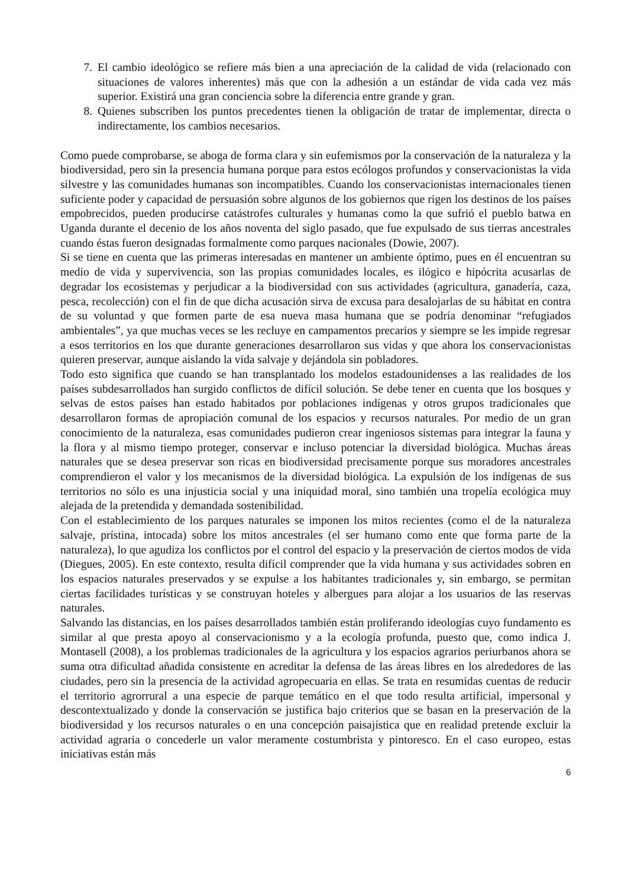7. El cambio ideológico se refiere más bien a una apreciación de la calidad de vida (relacionado con situaciones de valores inherentes) más que con la adhesión a un estándar de vida cada vez más superior. Existirá una gran conciencia sobre la diferencia entre grande y gran.
8. Quienes subscriben los puntos precedentes tienen la obligación de tratar de implementar, directa o indirectamente, los cambios necesarios.
Como puede comprobarse, se aboga de forma clara y sin eufemismos por la conservación de la naturaleza y la biodiversidad, pero sin la presencia humana porque para estos ecólogos profundos y conservacionistas la vida silvestre y las comunidades humanas son incompatibles. Cuando los conservacionistas internacionales tienen suficiente poder y capacidad de persuasión sobre algunos de los gobiernos que rigen los destinos de los países empobrecidos, pueden producirse catástrofes culturales y humanas como la que sufrió el pueblo batwa en Uganda durante el decenio de los años noventa del siglo pasado, que fue expulsado de sus tierras ancestrales cuando éstas fueron designadas formalmente como parques nacionales (Dowie, 2007).
Si se tiene en cuenta que las primeras interesadas en mantener un ambiente óptimo, pues en él encuentran su medio de vida y supervivencia, son las propias comunidades locales, es ilógico e hipócrita acusarlas de degradar los ecosistemas y perjudicar a la biodiversidad con sus actividades (agricultura, ganadería, caza, pesca, recolección) con el fin de que dicha acusación sirva de excusa para desalojarlas de su hábitat en contra de su voluntad y que formen parte de esa nueva masa humana que se podría denominar “refugiados ambientales”, ya que muchas veces se les recluye en campamentos precarios y siempre se les impide regresar a esos territorios en los que durante generaciones desarrollaron sus vidas y que ahora los conservacionistas quieren preservar, aunque aislando la vida salvaje y dejándola sin pobladores.
Todo esto significa que cuando se han transplantado los modelos estadounidenses a las realidades de los países subdesarrollados han surgido conflictos de difícil solución. Se debe tener en cuenta que los bosques y selvas de estos países han estado habitados por poblaciones indígenas y otros grupos tradicionales que desarrollaron formas de apropiación comunal de los espacios y recursos naturales. Por medio de un gran conocimiento de la naturaleza, esas comunidades pudieron crear ingeniosos sistemas para integrar la fauna y la flora y al mismo tiempo proteger, conservar e incluso potenciar la diversidad biológica. Muchas áreas naturales que se desea preservar son ricas en biodiversidad precisamente porque sus moradores ancestrales comprendieron el valor y los mecanismos de la diversidad biológica. La expulsión de los indígenas de sus territorios no sólo es una injusticia social y una iniquidad moral, sino también una tropelía ecológica muy alejada de la pretendida y demandada sostenibilidad.
Con el establecimiento de los parques naturales se imponen los mitos recientes (como el de la naturaleza salvaje, prístina, intocada) sobre los mitos ancestrales (el ser humano como ente que forma parte de la naturaleza), lo que agudiza los conflictos por el control del espacio y la preservación de ciertos modos de vida (Diegues, 2005). En este contexto, resulta difícil comprender que la vida humana y sus actividades sobren en los espacios naturales preservados y se expulse a los habitantes tradicionales y, sin embargo, se permitan ciertas facilidades turísticas y se construyan hoteles y albergues para alojar a los usuarios de las reservas naturales.
Salvando las distancias, en los países desarrollados también están proliferando ideologías cuyo fundamento es similar al que presta apoyo al conservacionismo y a la ecología profunda, puesto que, como indica J. Montasell (2008), a los problemas tradicionales de la agricultura y los espacios agrarios periurbanos ahora se suma otra dificultad añadida consistente en acreditar la defensa de las áreas libres en los alrededores de las ciudades, pero sin la presencia de la actividad agropecuaria en ellas. Se trata en resumidas cuentas de reducir el territorio agrorrural a una especie de parque temático en el que todo resulta artificial, impersonal y descontextualizado y donde la conservación se justifica bajo criterios que se basan en la preservación de la biodiversidad y los recursos naturales o en una concepción paisajística que en realidad pretende excluir la actividad agraria o concederle un valor meramente costumbrista y pintoresco. En el caso europeo, estas iniciativas están más
6